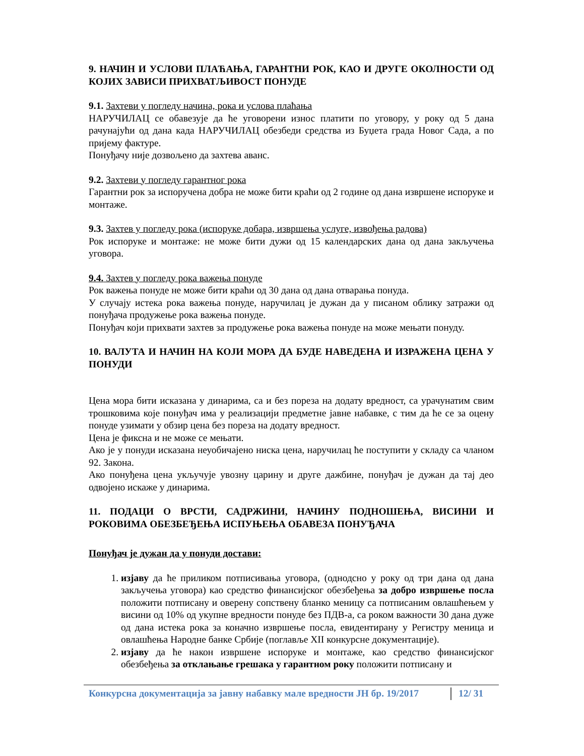9. НАЧИН И УСЛОВИ ПЛАЋАЊА, ГАРАНТНИ РОК, КАО И ДРУГЕ ОКОЛНОСТИ ОД КОЈИХ ЗАВИСИ ПРИХВАТЉИВОСТ ПОНУДЕ
9.1. Захтеви у погледу начина, рока и услова плаћања
НАРУЧИЛАЦ се обавезује да ће уговорени износ платити по уговору, у року од 5 дана рачунајући од дана када НАРУЧИЛАЦ обезбеди средства из Буџета града Новог Сада, а по пријему фактуре.
Понуђачу није дозвољено да захтева аванс.
9.2. Захтеви у погледу гарантног рока
Гарантни рок за испоручена добра не може бити краћи од 2 године од дана извршене испоруке и монтаже.
9.3. Захтев у погледу рока (испоруке добара, извршења услуге, извођења радова)
Рок испоруке и монтаже: не може бити дужи од 15 календарских дана од дана закључења уговора.
9.4. Захтев у погледу рока важења понуде
Рок важења понуде не може бити краћи од 30 дана од дана отварања понуда.
У случају истека рока важења понуде, наручилац је дужан да у писаном облику затражи од понуђача продужење рока важења понуде.
Понуђач који прихвати захтев за продужење рока важења понуде на може мењати понуду.
10. ВАЛУТА И НАЧИН НА КОЈИ МОРА ДА БУДЕ НАВЕДЕНА И ИЗРАЖЕНА ЦЕНА У ПОНУДИ
Цена мора бити исказана у динарима, са и без пореза на додату вредност, са урачунатим свим трошковима које понуђач има у реализацији предметне јавне набавке, с тим да ће се за оцену понуде узимати у обзир цена без пореза на додату вредност.
Цена је фиксна и не може се мењати.
Ако је у понуди исказана неуобичајено ниска цена, наручилац ће поступити у складу са чланом 92. Закона.
Ако понуђена цена укључује увозну царину и друге дажбине, понуђач је дужан да тај део одвојено искаже у динарима.
11. ПОДАЦИ О ВРСТИ, САДРЖИНИ, НАЧИНУ ПОДНОШЕЊА, ВИСИНИ И РОКОВИМА ОБЕЗБЕЂЕЊА ИСПУЊЕЊА ОБАВЕЗА ПОНУЂАЧА
Понуђач је дужан да у понуди достави:
1. изјаву да ће приликом потписивања уговора, (однодсно у року од три дана од дана закључења уговора) као средство финансијског обезбеђења за добро извршење посла положити потписану и оверену сопствену бланко меницу са потписаним овлашћењем у висини од 10% од укупне вредности понуде без ПДВ-а, са роком важности 30 дана дуже од дана истека рока за коначно извршење посла, евидентирану у Регистру меница и овлашћења Народне банке Србије (поглавље XII конкурсне документације).
2. изјаву да ће након извршене испоруке и монтаже, као средство финансијског обезбеђења за отклањање грешака у гарантном року положити потписану и
Конкурсна документација за јавну набавку мале вредности ЈН бр. 19/2017
12/ 31